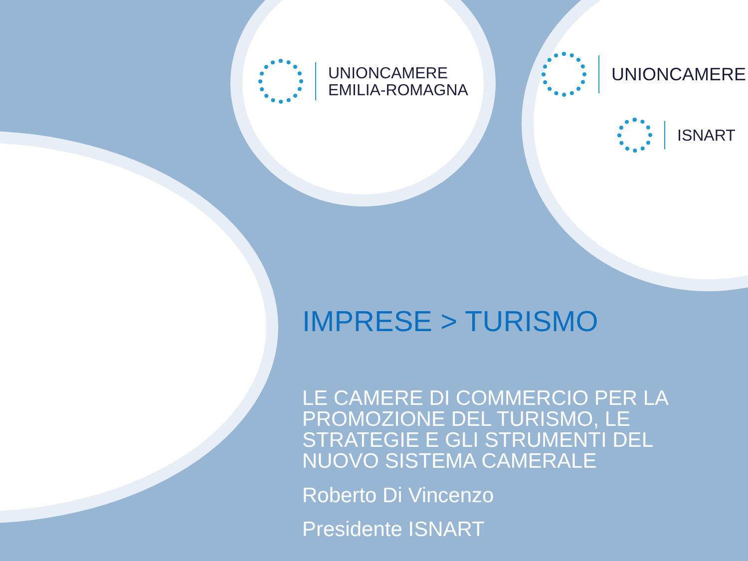UNIONCAMERE
EMILIA-ROMAGNA
UNIONCAMERE
ISNART
IMPRESE > TURISMO
LE CAMERE DI COMMERCIO PER LA PROMOZIONE DEL TURISMO, LE STRATEGIE E GLI STRUMENTI DEL NUOVO SISTEMA CAMERALE
Roberto Di Vincenzo
Presidente ISNART